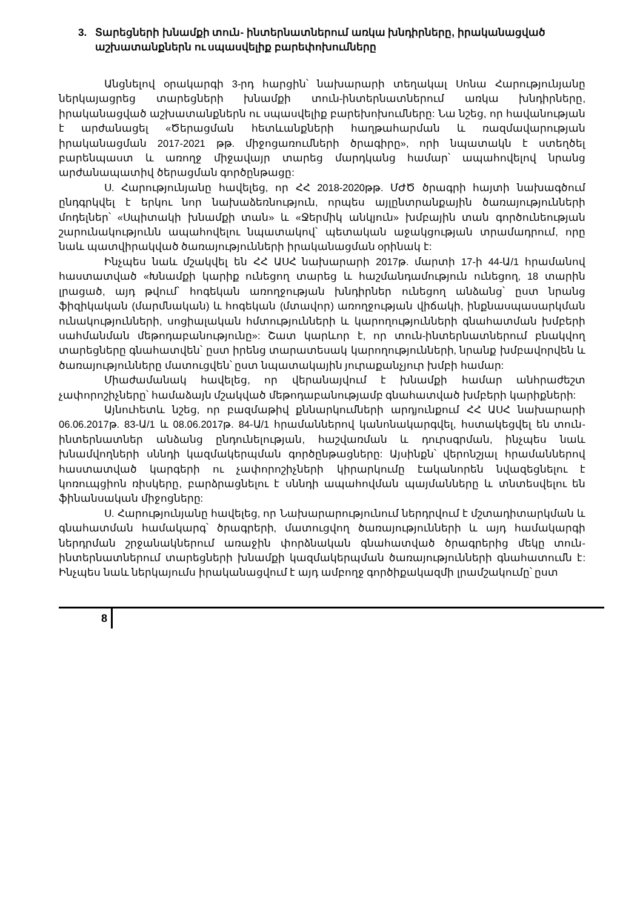3. Տարեցների խնամքի տուն- ինտերնատներում առկա խնդիրները, իրականացված
աշխատանքներն ու սպասվելիք բարեփոխումները
Անցնելով օրակարգի 3-րդ հարցին՝ նախարարի տեղակալ Սոնա Հարությունյանը ներկայացրեց տարեցների խնամքի տուն-ինտերնատներում առկա խնդիրները, իրականացված աշխատանքներն ու սպասվելիք բարեխոխումները: Նա նշեց, որ հավանության է արժանացել «Ծերացման հետևանքների հաղթահարման և ռազմավարության իրականացման 2017-2021 թթ. միջոցառումների ծրագիրը», որի նպատակն է ստեղծել բարենպաստ և առողջ միջավայր տարեց մարդկանց համար՝ ապահովելով նրանց արժանապատիվ ծերացման գործընթացը:
Ս. Հարությունյանը հավելեց, որ ՀՀ 2018-2020թթ. ՄԺԾ ծրագրի հայտի նախագծում ընդգրկվել է երկու նոր նախաձեռնություն, որպես այլընտրանքային ծառայությունների մոդելներ՝ «Սպիտակի խնամքի տան» և «Ջերմիկ անկյուն» խմբային տան գործունեության շարունակությունն ապահովելու նպատակով՝ պետական աջակցության տրամադրում, որը նաև պատվիրակված ծառայությունների իրականացման օրինակ է:
Ինչպես նաև մշակվել են ՀՀ ԱՍՀ նախարարի 2017թ. մարտի 17-ի 44-Ա/1 հրամանով հաստատված «Խնամքի կարիք ունեցող տարեց և հաշմանդամություն ունեցող, 18 տարին լրացած, այդ թվում՝ հոգեկան առողջության խնդիրներ ունեցող անձանց՝ ըստ նրանց ֆիզիկական (մարմնական) և հոգեկան (մտավոր) առողջության վիճակի, ինքնասպասարկման ունակությունների, սոցիալական հմտությունների և կարողությունների գնահատման խմբերի սահմանման մեթոդաբանությունը»: Շատ կարևոր է, որ տուն-ինտերնատներում բնակվող տարեցները գնահատվեն՝ ըստ իրենց տարատեսակ կարողությունների, նրանք խմբավորվեն և ծառայությունները մատուցվեն՝ ըստ նպատակային յուրաքանչյուր խմբի համար:
Միաժամանակ հավելեց, որ վերանայվում է խնամքի համար անհրաժեշտ չափորոշիչները՝ համաձայն մշակված մեթոդաբանությամբ գնահատված խմբերի կարիքների:
Այնուհետև նշեց, որ բազմաթիվ քննարկումների արդյունքում ՀՀ ԱՍՀ նախարարի 06.06.2017թ. 83-Ա/1 և 08.06.2017թ. 84-Ա/1 հրամաններով կանոնակարգվել, հստակեցվել են տուն-ինտերնատներ անձանց ընդունելության, հաշվառման և դուրսգրման, ինչպես նաև խնամվողների սննդի կազմակերպման գործընթացները: Այսինքն՝ վերոնշյալ հրամաններով հաստատված կարգերի ու չափորոշիչների կիրարկումը էականորեն նվազեցնելու է կոռուպցիոն ռիսկերը, բարձրացնելու է սննդի ապահովման պայմանները և տնտեսվելու են ֆինանսական միջոցները:
Ս. Հարությունյանը հավելեց, որ Նախարարությունում ներդրվում է մշտադիտարկման և գնահատման համակարգ՝ ծրագրերի, մատուցվող ծառայությունների և այդ համակարգի ներդրման շրջանակներում առաջին փորձնական գնահատված ծրագրերից մեկը տուն-ինտերնատներում տարեցների խնամքի կազմակերպման ծառայությունների գնահատումն է: Ինչպես նաև ներկայումս իրականացվում է այդ ամբողջ գործիքակազմի լրամշակումը՝ ըստ
8